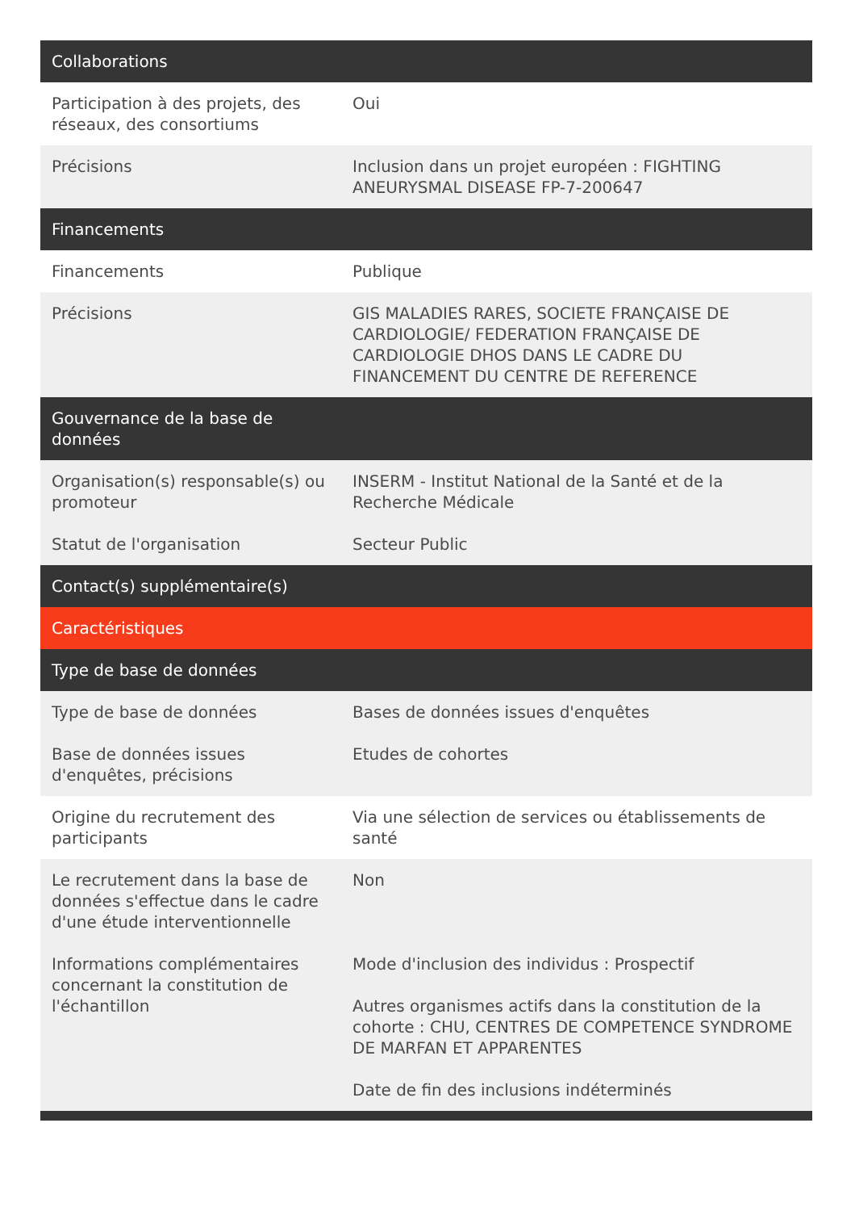| Collaborations | |
| --- | --- |
| Participation à des projets, des réseaux, des consortiums | Oui |
| Précisions | Inclusion dans un projet européen : FIGHTING ANEURYSMAL DISEASE FP-7-200647 |
| Financements | |
| Financements | Publique |
| Précisions | GIS MALADIES RARES, SOCIETE FRANÇAISE DE CARDIOLOGIE/ FEDERATION FRANÇAISE DE CARDIOLOGIE DHOS DANS LE CADRE DU FINANCEMENT DU CENTRE DE REFERENCE |
| Gouvernance de la base de données | |
| Organisation(s) responsable(s) ou promoteur | INSERM - Institut National de la Santé et de la Recherche Médicale |
| Statut de l'organisation | Secteur Public |
| Contact(s) supplémentaire(s) | |
| Caractéristiques | |
| Type de base de données | |
| Type de base de données | Bases de données issues d'enquêtes |
| Base de données issues d'enquêtes, précisions | Etudes de cohortes |
| Origine du recrutement des participants | Via une sélection de services ou établissements de santé |
| Le recrutement dans la base de données s'effectue dans le cadre d'une étude interventionnelle | Non |
| Informations complémentaires concernant la constitution de l'échantillon | Mode d'inclusion des individus : Prospectif Autres organismes actifs dans la constitution de la cohorte : CHU, CENTRES DE COMPETENCE SYNDROME DE MARFAN ET APPARENTES Date de fin des inclusions indéterminés |